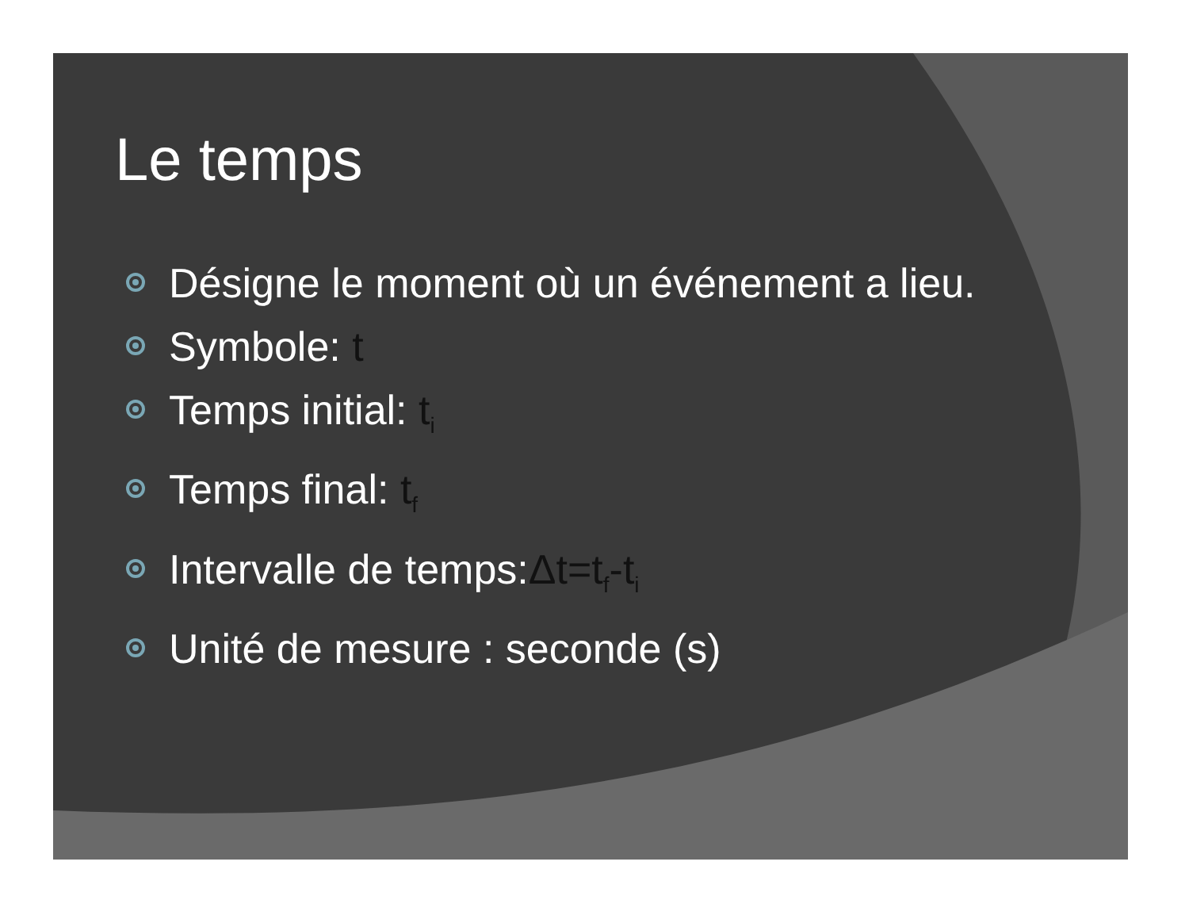Le temps
Désigne le moment où un événement a lieu.
Symbole: t
Temps initial: t<sub>i</sub>
Temps final: t<sub>f</sub>
Intervalle de temps:Δt=t<sub>f</sub>-t<sub>i</sub>
Unité de mesure : seconde (s)